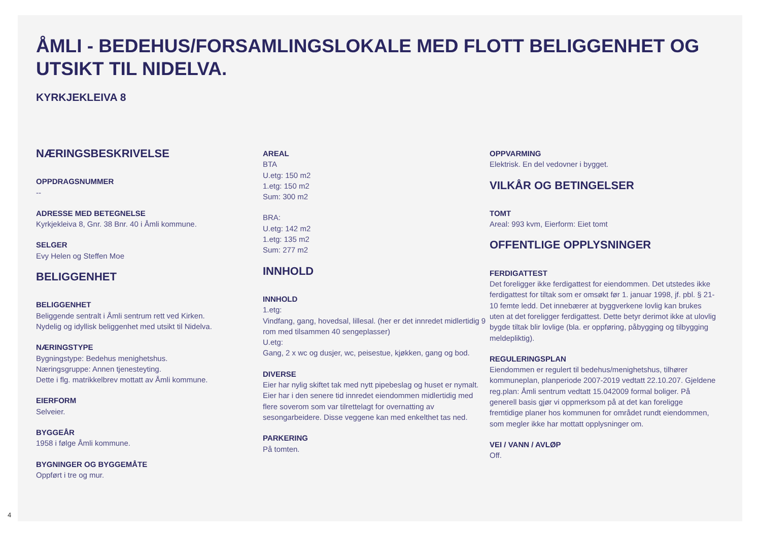ÅMLI - BEDEHUS/FORSAMLINGSLOKALE MED FLOTT BELIGGENHET OG UTSIKT TIL NIDELVA.
KYRKJEKLEIVA 8
NÆRINGSBESKRIVELSE
OPPDRAGSNUMMER
--
ADRESSE MED BETEGNELSE
Kyrkjekleiva 8, Gnr. 38 Bnr. 40 i Åmli kommune.
SELGER
Evy Helen og Steffen Moe
BELIGGENHET
BELIGGENHET
Beliggende sentralt i Åmli sentrum rett ved Kirken.
Nydelig og idyllisk beliggenhet med utsikt til Nidelva.
NÆRINGSTYPE
Bygningstype: Bedehus menighetshus.
Næringsgruppe: Annen tjenesteyting.
Dette i flg. matrikkelbrev mottatt av Åmli kommune.
EIERFORM
Selveier.
BYGGEÅR
1958 i følge Åmli kommune.
BYGNINGER OG BYGGEMÅTE
Oppført i tre og mur.
AREAL
BTA
U.etg: 150 m2
1.etg: 150 m2
Sum: 300 m2
BRA:
U.etg: 142 m2
1.etg: 135 m2
Sum: 277 m2
INNHOLD
INNHOLD
1.etg:
Vindfang, gang, hovedsal, lillesal. (her er det innredet midlertidig 9 rom med tilsammen 40 sengeplasser)
U.etg:
Gang, 2 x wc og dusjer, wc, peisestue, kjøkken, gang og bod.
DIVERSE
Eier har nylig skiftet tak med nytt pipebeslag og huset er nymalt. Eier har i den senere tid innredet eiendommen midlertidig med flere soverom som var tilrettelagt for overnatting av sesongarbeidere. Disse veggene kan med enkelthet tas ned.
PARKERING
På tomten.
OPPVARMING
Elektrisk. En del vedovner i bygget.
VILKÅR OG BETINGELSER
TOMT
Areal: 993 kvm, Eierform: Eiet tomt
OFFENTLIGE OPPLYSNINGER
FERDIGATTEST
Det foreligger ikke ferdigattest for eiendommen. Det utstedes ikke ferdigattest for tiltak som er omsøkt før 1. januar 1998, jf. pbl. § 21-10 femte ledd. Det innebærer at byggverkene lovlig kan brukes uten at det foreligger ferdigattest. Dette betyr derimot ikke at ulovlig bygde tiltak blir lovlige (bla. er oppføring, påbygging og tilbygging meldepliktig).
REGULERINGSPLAN
Eiendommen er regulert til bedehus/menighetshus, tilhører kommuneplan, planperiode 2007-2019 vedtatt 22.10.207. Gjeldene reg.plan: Åmli sentrum vedtatt 15.042009 formal boliger. På generell basis gjør vi oppmerksom på at det kan foreligge fremtidige planer hos kommunen for området rundt eiendommen, som megler ikke har mottatt opplysninger om.
VEI / VANN / AVLØP
Off.
4